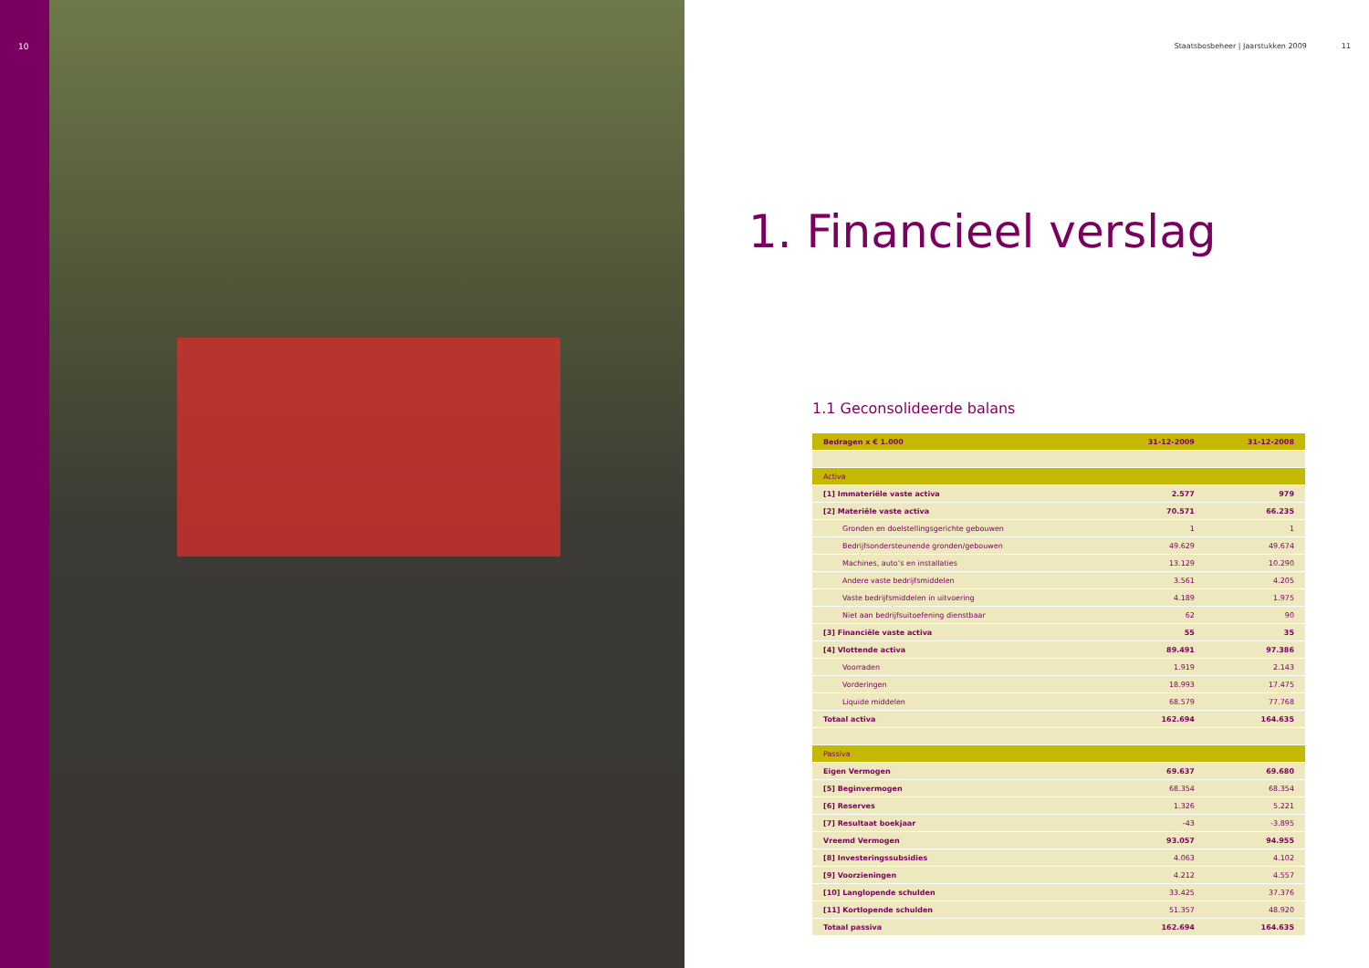10
Staatsbosbeheer | Jaarstukken 2009 11
1. Financieel verslag
1.1 Geconsolideerde balans
| Bedragen x € 1.000 | 31-12-2009 | 31-12-2008 |
| --- | --- | --- |
| Activa | | |
| [1] Immateriële vaste activa | 2.577 | 979 |
| [2] Materiële vaste activa | 70.571 | 66.235 |
| Gronden en doelstellingsgerichte gebouwen | 1 | 1 |
| Bedrijfsondersteunende gronden/gebouwen | 49.629 | 49.674 |
| Machines, auto’s en installaties | 13.129 | 10.290 |
| Andere vaste bedrijfsmiddelen | 3.561 | 4.205 |
| Vaste bedrijfsmiddelen in uitvoering | 4.189 | 1.975 |
| Niet aan bedrijfsuitoefening dienstbaar | 62 | 90 |
| [3] Financiële vaste activa | 55 | 35 |
| [4] Vlottende activa | 89.491 | 97.386 |
| Voorraden | 1.919 | 2.143 |
| Vorderingen | 18.993 | 17.475 |
| Liquide middelen | 68.579 | 77.768 |
| Totaal activa | 162.694 | 164.635 |
| Passiva | | |
| Eigen Vermogen | 69.637 | 69.680 |
| [5] Beginvermogen | 68.354 | 68.354 |
| [6] Reserves | 1.326 | 5.221 |
| [7] Resultaat boekjaar | -43 | -3.895 |
| Vreemd Vermogen | 93.057 | 94.955 |
| [8] Investeringssubsidies | 4.063 | 4.102 |
| [9] Voorzieningen | 4.212 | 4.557 |
| [10] Langlopende schulden | 33.425 | 37.376 |
| [11] Kortlopende schulden | 51.357 | 48.920 |
| Totaal passiva | 162.694 | 164.635 |